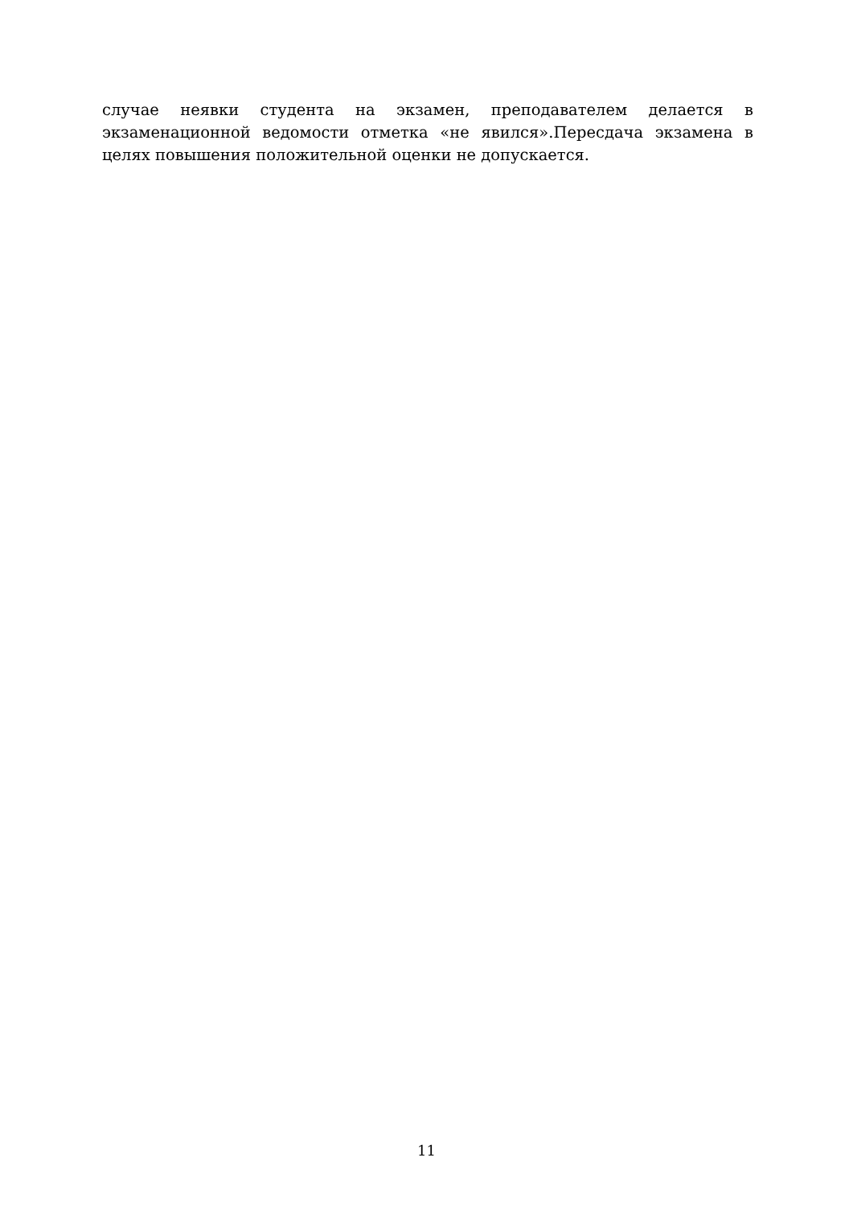случае неявки студента на экзамен, преподавателем делается в экзаменационной ведомости отметка «не явился».Пересдача экзамена в целях повышения положительной оценки не допускается.
11